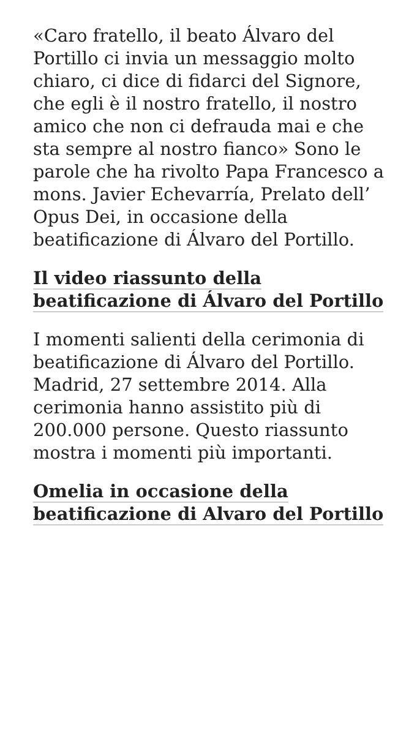«Caro fratello, il beato Álvaro del Portillo ci invia un messaggio molto chiaro, ci dice di fidarci del Signore, che egli è il nostro fratello, il nostro amico che non ci defrauda mai e che sta sempre al nostro fianco» Sono le parole che ha rivolto Papa Francesco a mons. Javier Echevarría, Prelato dell’ Opus Dei, in occasione della beatificazione di Álvaro del Portillo.
Il video riassunto della beatificazione di Álvaro del Portillo
I momenti salienti della cerimonia di beatificazione di Álvaro del Portillo. Madrid, 27 settembre 2014. Alla cerimonia hanno assistito più di 200.000 persone. Questo riassunto mostra i momenti più importanti.
Omelia in occasione della beatificazione di Alvaro del Portillo